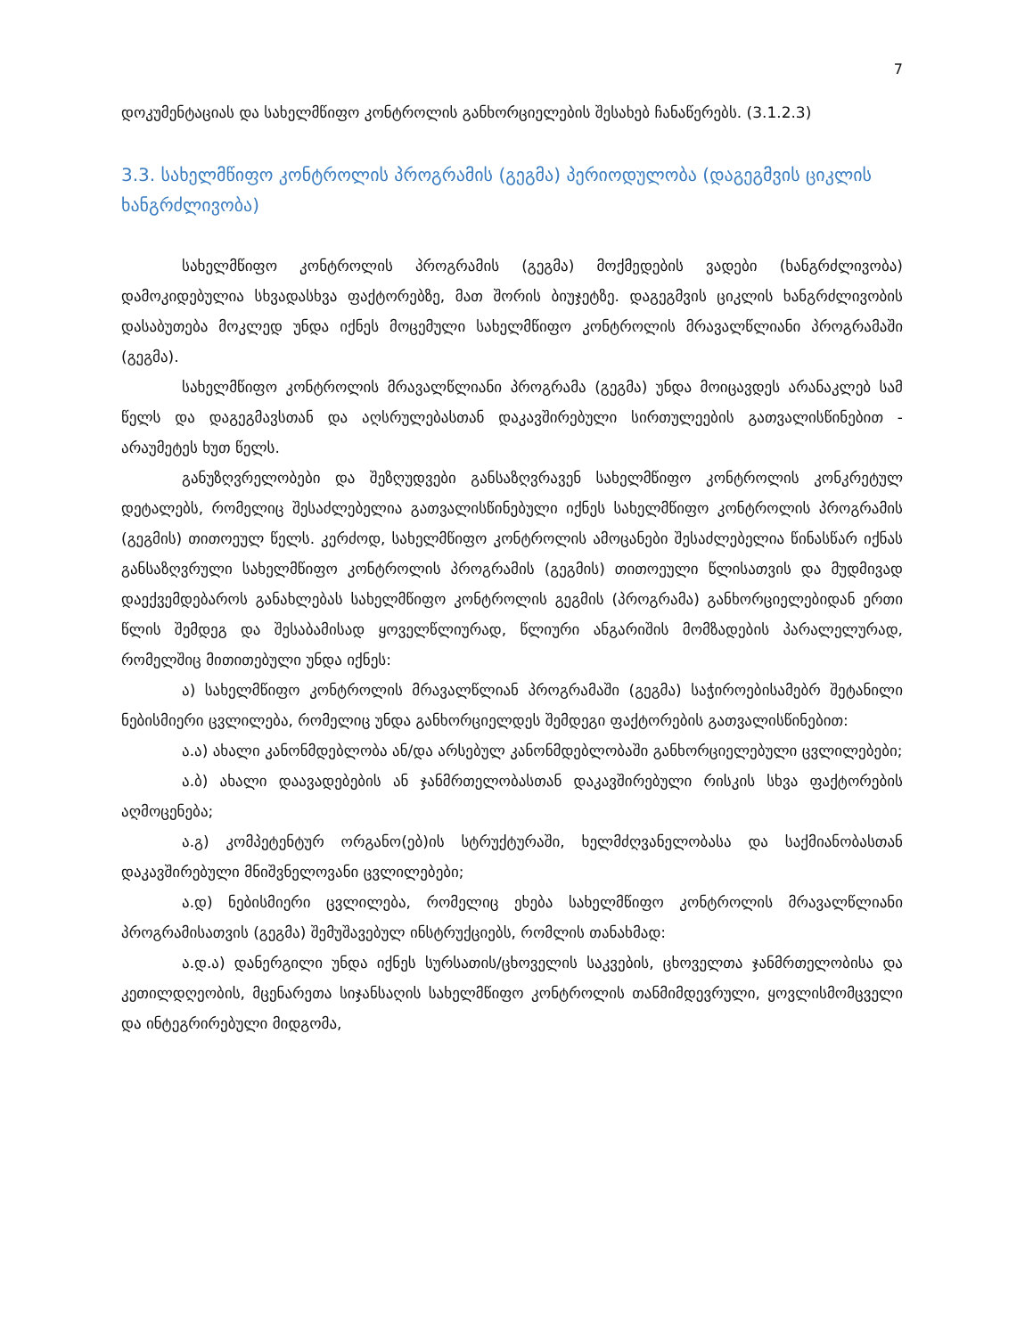7
დოკუმენტაციას და სახელმწიფო კონტროლის განხორციელების შესახებ ჩანაწერებს. (3.1.2.3)
3.3. სახელმწიფო კონტროლის პროგრამის (გეგმა) პერიოდულობა (დაგეგმვის ციკლის ხანგრძლივობა)
სახელმწიფო კონტროლის პროგრამის (გეგმა) მოქმედების ვადები (ხანგრძლივობა) დამოკიდებულია სხვადასხვა ფაქტორებზე, მათ შორის ბიუჯეტზე. დაგეგმვის ციკლის ხანგრძლივობის დასაბუთება მოკლედ უნდა იქნეს მოცემული სახელმწიფო კონტროლის მრავალწლიანი პროგრამაში (გეგმა).
სახელმწიფო კონტროლის მრავალწლიანი პროგრამა (გეგმა) უნდა მოიცავდეს არანაკლებ სამ წელს და დაგეგმავსთან და აღსრულებასთან დაკავშირებული სირთულეების გათვალისწინებით - არაუმეტეს ხუთ წელს.
განუზღვრელობები და შეზღუდვები განსაზღვრავენ სახელმწიფო კონტროლის კონკრეტულ დეტალებს, რომელიც შესაძლებელია გათვალისწინებული იქნეს სახელმწიფო კონტროლის პროგრამის (გეგმის) თითოეულ წელს. კერძოდ, სახელმწიფო კონტროლის ამოცანები შესაძლებელია წინასწარ იქნას განსაზღვრული სახელმწიფო კონტროლის პროგრამის (გეგმის) თითოეული წლისათვის და მუდმივად დაექვემდებაროს განახლებას სახელმწიფო კონტროლის გეგმის (პროგრამა) განხორციელებიდან ერთი წლის შემდეგ და შესაბამისად ყოველწლიურად, წლიური ანგარიშის მომზადების პარალელურად, რომელშიც მითითებული უნდა იქნეს:
ა) სახელმწიფო კონტროლის მრავალწლიან პროგრამაში (გეგმა) საჭიროებისამებრ შეტანილი ნებისმიერი ცვლილება, რომელიც უნდა განხორციელდეს შემდეგი ფაქტორების გათვალისწინებით:
ა.ა) ახალი კანონმდებლობა ან/და არსებულ კანონმდებლობაში განხორციელებული ცვლილებები;
ა.ბ) ახალი დაავადებების ან ჯანმრთელობასთან დაკავშირებული რისკის სხვა ფაქტორების აღმოცენება;
ა.გ) კომპეტენტურ ორგანო(ებ)ის სტრუქტურაში, ხელმძღვანელობასა და საქმიანობასთან დაკავშირებული მნიშვნელოვანი ცვლილებები;
ა.დ) ნებისმიერი ცვლილება, რომელიც ეხება სახელმწიფო კონტროლის მრავალწლიანი პროგრამისათვის (გეგმა) შემუშავებულ ინსტრუქციებს, რომლის თანახმად:
ა.დ.ა) დანერგილი უნდა იქნეს სურსათის/ცხოველის საკვების, ცხოველთა ჯანმრთელობისა და კეთილდღეობის, მცენარეთა სიჯანსაღის სახელმწიფო კონტროლის თანმიმდევრული, ყოვლისმომცველი და ინტეგრირებული მიდგომა,